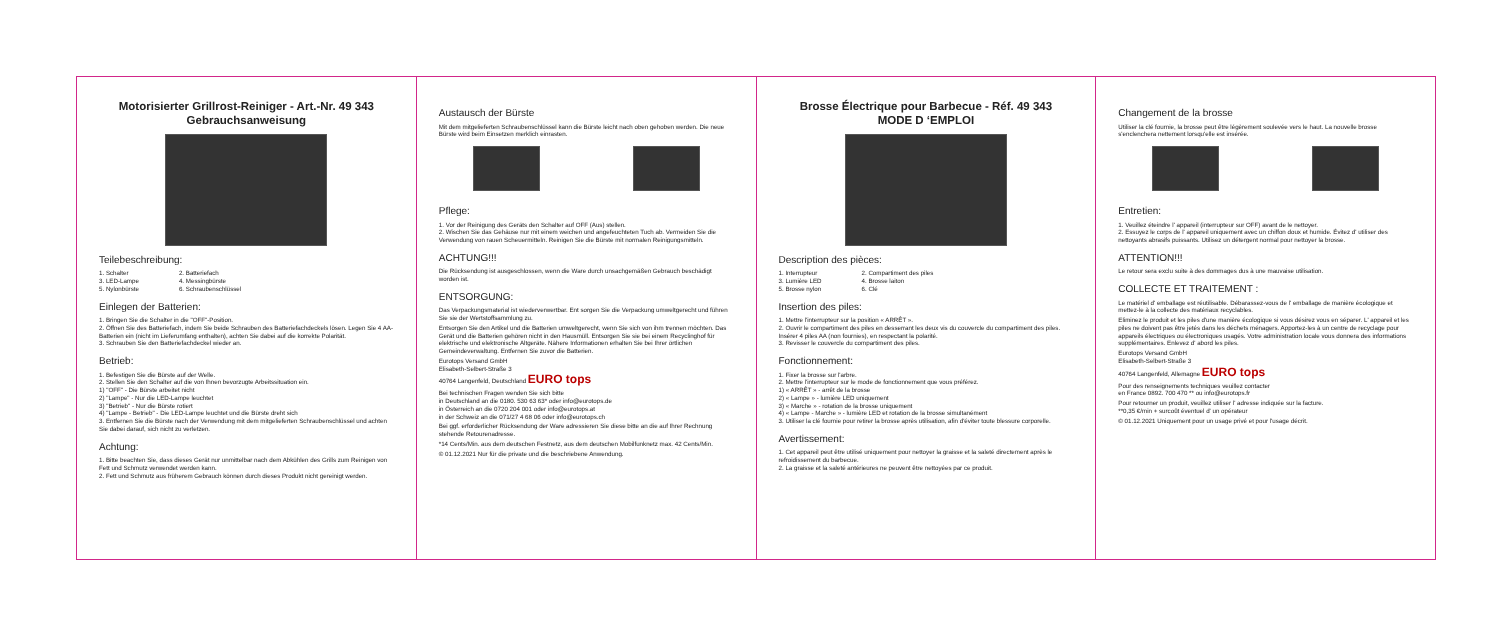Motorisierter Grillrost-Reiniger - Art.-Nr. 49 343
Gebrauchsanweisung
Teilebeschreibung:
1. Schalter
3. LED-Lampe
5. Nylonbürste
2. Batteriefach
4. Messingbürste
6. Schraubenschlüssel
Einlegen der Batterien:
1. Bringen Sie die Schalter in die "OFF"-Position.
2. Öffnen Sie des Batteriefach, indem Sie beide Schrauben des Batteriefachdeckels lösen. Legen Sie 4 AA-Batterien ein (nicht im Lieferumfang enthalten), achten Sie dabei auf die korrekte Polarität.
3. Schrauben Sie den Batteriefachdeckel wieder an.
Betrieb:
1. Befestigen Sie die Bürste auf der Welle.
2. Stellen Sie den Schalter auf die von Ihnen bevorzugte Arbeitssituation ein.
1) "OFF" - Die Bürste arbeitet nicht
2) "Lampe" - Nur die LED-Lampe leuchtet
3) "Betrieb" - Nur die Bürste rotiert
4) "Lampe - Betrieb" - Die LED-Lampe leuchtet und die Bürste dreht sich
3. Entfernen Sie die Bürste nach der Verwendung mit dem mitgelieferten Schraubenschlüssel und achten Sie dabei darauf, sich nicht zu verletzen.
Achtung:
1. Bitte beachten Sie, dass dieses Gerät nur unmittelbar nach dem Abkühlen des Grills zum Reinigen von Fett und Schmutz verwendet werden kann.
2. Fett und Schmutz aus früherem Gebrauch können durch dieses Produkt nicht gereinigt werden.
Austausch der Bürste
Mit dem mitgelieferten Schraubenschlüssel kann die Bürste leicht nach oben gehoben werden. Die neue Bürste wird beim Einsetzen merklich einrasten.
Pflege:
1. Vor der Reinigung des Geräts den Schalter auf OFF (Aus) stellen.
2. Wischen Sie das Gehäuse nur mit einem weichen und angefeuchteten Tuch ab. Vermeiden Sie die Verwendung von rauen Scheuermitteln. Reinigen Sie die Bürste mit normalen Reinigungsmitteln.
ACHTUNG!!!
Die Rücksendung ist ausgeschlossen, wenn die Ware durch unsachgemäßen Gebrauch beschädigt worden ist.
ENTSORGUNG:
Das Verpackungsmaterial ist wiederverwertbar. Ent sorgen Sie die Verpackung umweltgerecht und führen Sie sie der Wertstoffsammlung zu.
Entsorgen Sie den Artikel und die Batterien umweltgerecht, wenn Sie sich von ihm trennen möchten. Das Gerät und die Batterien gehören nicht in den Hausmüll. Entsorgen Sie sie bei einem Recyclinghof für elektrische und elektronische Altgeräte. Nähere Informationen erhalten Sie bei Ihrer örtlichen Gemeindeverwaltung. Entfernen Sie zuvor die Batterien.
Eurotops Versand GmbH
Elisabeth-Selbert-Straße 3
40764 Langenfeld, Deutschland EURO tops
Bei technischen Fragen wenden Sie sich bitte
in Deutschland an die 0180. 530 63 63* oder info@eurotops.de
in Österreich an die 0720 204 001 oder info@eurotops.at
in der Schweiz an die 071/27 4 68 06 oder info@eurotops.ch
Bei ggf. erforderlicher Rücksendung der Ware adressieren Sie diese bitte an die auf Ihrer Rechnung stehende Retourenadresse.
*14 Cents/Min. aus dem deutschen Festnetz, aus dem deutschen Mobilfunknetz max. 42 Cents/Min.
© 01.12.2021 Nur für die private und die beschriebene Anwendung.
Brosse Électrique pour Barbecue - Réf. 49 343
MODE D ‘EMPLOI
Description des pièces:
1. Interrupteur
3. Lumière LED
5. Brosse nylon
2. Compartiment des piles
4. Brosse laiton
6. Clé
Insertion des piles:
1. Mettre l'interrupteur sur la position « ARRÊT ».
2. Ouvrir le compartiment des piles en desserrant les deux vis du couvercle du compartiment des piles. Insérer 4 piles AA (non fournies), en respectant la polarité.
3. Revisser le couvercle du compartiment des piles.
Fonctionnement:
1. Fixer la brosse sur l'arbre.
2. Mettre l'interrupteur sur le mode de fonctionnement que vous préférez.
1) « ARRÊT » - arrêt de la brosse
2) « Lampe » - lumière LED uniquement
3) « Marche » - rotation de la brosse uniquement
4) « Lampe - Marche » - lumière LED et rotation de la brosse simultanément
3. Utiliser la clé fournie pour retirer la brosse après utilisation, afin d'éviter toute blessure corporelle.
Avertissement:
1. Cet appareil peut être utilisé uniquement pour nettoyer la graisse et la saleté directement après le refroidissement du barbecue.
2. La graisse et la saleté antérieures ne peuvent être nettoyées par ce produit.
Changement de la brosse
Utiliser la clé fournie, la brosse peut être légèrement soulevée vers le haut. La nouvelle brosse s'enclenchera nettement lorsqu'elle est insérée.
Entretien:
1. Veuillez éteindre l' appareil (interrupteur sur OFF) avant de le nettoyer.
2. Essuyez le corps de l' appareil uniquement avec un chiffon doux et humide. Évitez d' utiliser des nettoyants abrasifs puissants. Utilisez un détergent normal pour nettoyer la brosse.
ATTENTION!!!
Le retour sera exclu suite à des dommages dus à une mauvaise utilisation.
COLLECTE ET TRAITEMENT :
Le matériel d' emballage est réutilisable. Débarassez-vous de l' emballage de manière écologique et mettez-le à la collecte des matériaux recyclables.
Eliminez le produit et les piles d'une manière écologique si vous désirez vous en séparer. L' appareil et les piles ne doivent pas être jetés dans les déchets ménagers. Apportez-les à un centre de recyclage pour appareils électriques ou électroniques usagés. Votre administration locale vous donnera des informations supplémentaires. Enlevez d' abord les piles.
Eurotops Versand GmbH
Elisabeth-Selbert-Straße 3
40764 Langenfeld, Allemagne EURO tops
Pour des renseignements techniques veuillez contacter
en France 0892. 700 470 ** ou info@eurotops.fr
Pour retourner un produit, veuillez utiliser l' adresse indiquée sur la facture.
**0,35 €/min + surcoût éventuel d' un opérateur
© 01.12.2021 Uniquement pour un usage privé et pour l'usage décrit.